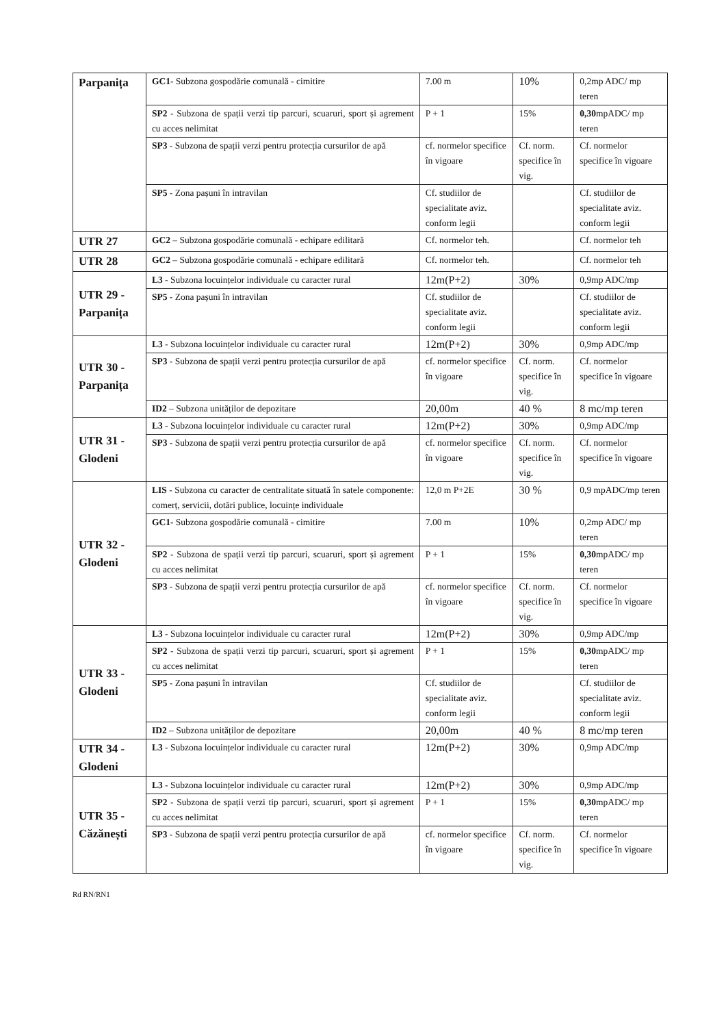| Parpanița | GC1 - Subzona gospodărie comunală - cimitire | 7.00 m | 10% | 0,2mp ADC/ mp teren |
| | SP2 - Subzona de spații verzi tip parcuri, scuaruri, sport și agrement cu acces nelimitat | P + 1 | 15% | 0,30 mpADC/ mp teren |
| | SP3 - Subzona de spații verzi pentru protecția cursurilor de apă | cf. normelor specifice în vigoare | Cf. norm. specifice în vig. | Cf. normelor specifice în vigoare |
| | SP5 - Zona pașuni în intravilan | Cf. studiilor de specialitate aviz. conform legii | | Cf. studiilor de specialitate aviz. conform legii |
| UTR 27 | GC2 – Subzona gospodărie comunală - echipare edilitară | Cf. normelor teh. | | Cf. normelor teh |
| UTR 28 | GC2 – Subzona gospodărie comunală - echipare edilitară | Cf. normelor teh. | | Cf. normelor teh |
| UTR 29 - Parpanița | L3 - Subzona locuințelor individuale cu caracter rural | 12m(P+2) | 30% | 0,9mp ADC/mp |
| | SP5 - Zona pașuni în intravilan | Cf. studiilor de specialitate aviz. conform legii | | Cf. studiilor de specialitate aviz. conform legii |
| UTR 30 - Parpanița | L3 - Subzona locuințelor individuale cu caracter rural | 12m(P+2) | 30% | 0,9mp ADC/mp |
| | SP3 - Subzona de spații verzi pentru protecția cursurilor de apă | cf. normelor specifice în vigoare | Cf. norm. specifice în vig. | Cf. normelor specifice în vigoare |
| | ID2 – Subzona unităților de depozitare | 20,00m | 40 % | 8 mc/mp teren |
| UTR 31 - Glodeni | L3 - Subzona locuințelor individuale cu caracter rural | 12m(P+2) | 30% | 0,9mp ADC/mp |
| | SP3 - Subzona de spații verzi pentru protecția cursurilor de apă | cf. normelor specifice în vigoare | Cf. norm. specifice în vig. | Cf. normelor specifice în vigoare |
| UTR 32 - Glodeni | LIS - Subzona cu caracter de centralitate situată în satele componente: comerț, servicii, dotări publice, locuințe individuale | 12,0 m P+2E | 30 % | 0,9 mpADC/mp teren |
| | GC1 - Subzona gospodărie comunală - cimitire | 7.00 m | 10% | 0,2mp ADC/ mp teren |
| | SP2 - Subzona de spații verzi tip parcuri, scuaruri, sport și agrement cu acces nelimitat | P + 1 | 15% | 0,30 mpADC/ mp teren |
| | SP3 - Subzona de spații verzi pentru protecția cursurilor de apă | cf. normelor specifice în vigoare | Cf. norm. specifice în vig. | Cf. normelor specifice în vigoare |
| UTR 33 - Glodeni | L3 - Subzona locuințelor individuale cu caracter rural | 12m(P+2) | 30% | 0,9mp ADC/mp |
| | SP2 - Subzona de spații verzi tip parcuri, scuaruri, sport și agrement cu acces nelimitat | P + 1 | 15% | 0,30 mpADC/ mp teren |
| | SP5 - Zona pașuni în intravilan | Cf. studiilor de specialitate aviz. conform legii | | Cf. studiilor de specialitate aviz. conform legii |
| | ID2 – Subzona unităților de depozitare | 20,00m | 40 % | 8 mc/mp teren |
| UTR 34 - Glodeni | L3 - Subzona locuințelor individuale cu caracter rural | 12m(P+2) | 30% | 0,9mp ADC/mp |
| UTR 35 - Căzănești | L3 - Subzona locuințelor individuale cu caracter rural | 12m(P+2) | 30% | 0,9mp ADC/mp |
| | SP2 - Subzona de spații verzi tip parcuri, scuaruri, sport și agrement cu acces nelimitat | P + 1 | 15% | 0,30 mpADC/ mp teren |
| | SP3 - Subzona de spații verzi pentru protecția cursurilor de apă | cf. normelor specifice în vigoare | Cf. norm. specifice în vig. | Cf. normelor specifice în vigoare |
Rd RN/RN1